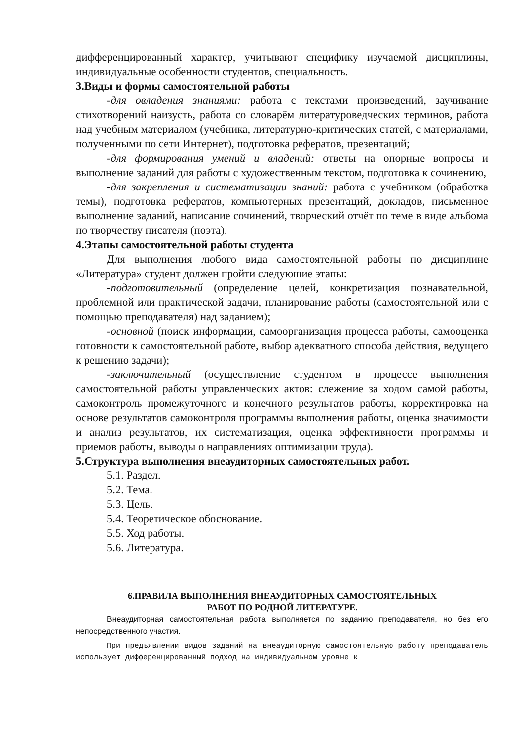дифференцированный характер, учитывают специфику изучаемой дисциплины, индивидуальные особенности студентов, специальность.
3.Виды и формы самостоятельной работы
-для овладения знаниями: работа с текстами произведений, заучивание стихотворений наизусть, работа со словарём литературоведческих терминов, работа над учебным материалом (учебника, литературно-критических статей, с материалами, полученными по сети Интернет), подготовка рефератов, презентаций;
-для формирования умений и владений: ответы на опорные вопросы и выполнение заданий для работы с художественным текстом, подготовка к сочинению,
-для закрепления и систематизации знаний: работа с учебником (обработка темы), подготовка рефератов, компьютерных презентаций, докладов, письменное выполнение заданий, написание сочинений, творческий отчёт по теме в виде альбома по творчеству писателя (поэта).
4.Этапы самостоятельной работы студента
Для выполнения любого вида самостоятельной работы по дисциплине «Литература» студент должен пройти следующие этапы:
-подготовительный (определение целей, конкретизация познавательной, проблемной или практической задачи, планирование работы (самостоятельной или с помощью преподавателя) над заданием);
-основной (поиск информации, самоорганизация процесса работы, самооценка готовности к самостоятельной работе, выбор адекватного способа действия, ведущего к решению задачи);
-заключительный (осуществление студентом в процессе выполнения самостоятельной работы управленческих актов: слежение за ходом самой работы, самоконтроль промежуточного и конечного результатов работы, корректировка на основе результатов самоконтроля программы выполнения работы, оценка значимости и анализ результатов, их систематизация, оценка эффективности программы и приемов работы, выводы о направлениях оптимизации труда).
5.Структура выполнения внеаудиторных самостоятельных работ.
5.1. Раздел.
5.2. Тема.
5.3. Цель.
5.4. Теоретическое обоснование.
5.5. Ход работы.
5.6. Литература.
6.ПРАВИЛА ВЫПОЛНЕНИЯ ВНЕАУДИТОРНЫХ САМОСТОЯТЕЛЬНЫХ
РАБОТ ПО РОДНОЙ ЛИТЕРАТУРЕ.
Внеаудиторная самостоятельная работа выполняется по заданию преподавателя, но без его непосредственного участия.
При предъявлении видов заданий на внеаудиторную самостоятельную работу преподаватель использует дифференцированный подход на индивидуальном уровне к